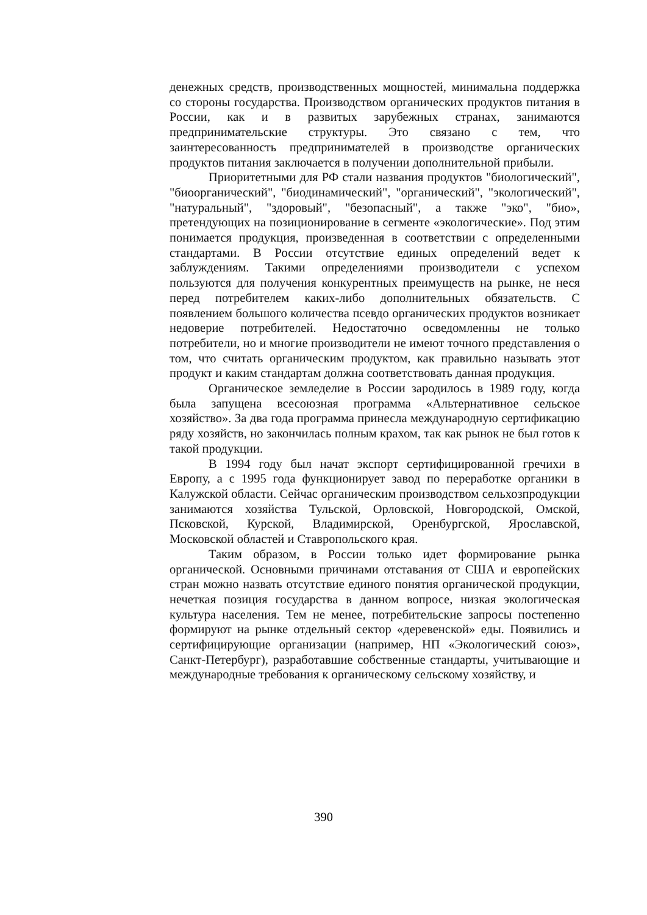денежных средств, производственных мощностей, минимальна поддержка со стороны государства. Производством органических продуктов питания в России, как и в развитых зарубежных странах, занимаются предпринимательские структуры. Это связано с тем, что заинтересованность предпринимателей в производстве органических продуктов питания заключается в получении дополнительной прибыли.
Приоритетными для РФ стали названия продуктов "биологический", "биоорганический", "биодинамический", "органический", "экологический", "натуральный", "здоровый", "безопасный", а также "эко", "био», претендующих на позиционирование в сегменте «экологические». Под этим понимается продукция, произведенная в соответствии с определенными стандартами. В России отсутствие единых определений ведет к заблуждениям. Такими определениями производители с успехом пользуются для получения конкурентных преимуществ на рынке, не неся перед потребителем каких-либо дополнительных обязательств. С появлением большого количества псевдо органических продуктов возникает недоверие потребителей. Недостаточно осведомленны не только потребители, но и многие производители не имеют точного представления о том, что считать органическим продуктом, как правильно называть этот продукт и каким стандартам должна соответствовать данная продукция.
Органическое земледелие в России зародилось в 1989 году, когда была запущена всесоюзная программа «Альтернативное сельское хозяйство». За два года программа принесла международную сертификацию ряду хозяйств, но закончилась полным крахом, так как рынок не был готов к такой продукции.
В 1994 году был начат экспорт сертифицированной гречихи в Европу, а с 1995 года функционирует завод по переработке органики в Калужской области. Сейчас органическим производством сельхозпродукции занимаются хозяйства Тульской, Орловской, Новгородской, Омской, Псковской, Курской, Владимирской, Оренбургской, Ярославской, Московской областей и Ставропольского края.
Таким образом, в России только идет формирование рынка органической. Основными причинами отставания от США и европейских стран можно назвать отсутствие единого понятия органической продукции, нечеткая позиция государства в данном вопросе, низкая экологическая культура населения. Тем не менее, потребительские запросы постепенно формируют на рынке отдельный сектор «деревенской» еды. Появились и сертифицирующие организации (например, НП «Экологический союз», Санкт-Петербург), разработавшие собственные стандарты, учитывающие и международные требования к органическому сельскому хозяйству, и
390